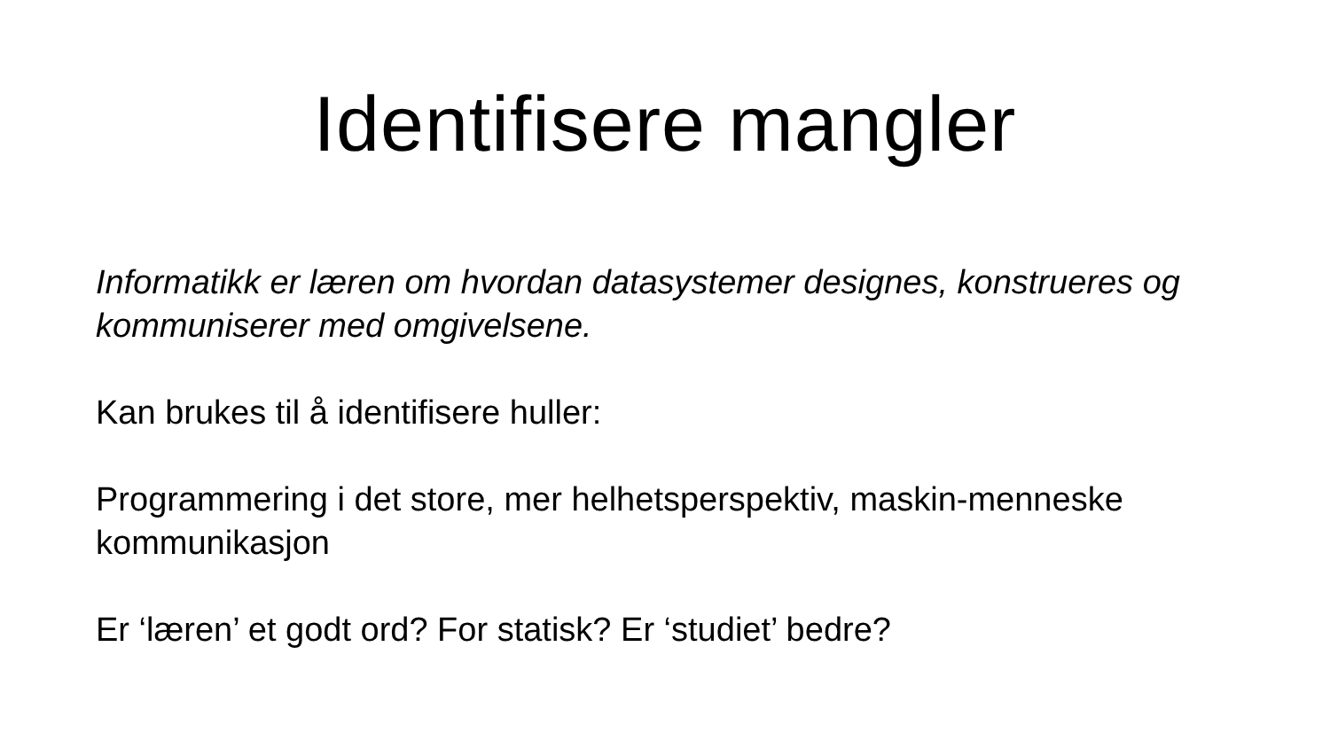Identifisere mangler
Informatikk er læren om hvordan datasystemer designes, konstrueres og kommuniserer med omgivelsene.
Kan brukes til å identifisere huller:
Programmering i det store, mer helhetsperspektiv, maskin-menneske kommunikasjon
Er ‘læren’ et godt ord? For statisk? Er ‘studiet’ bedre?